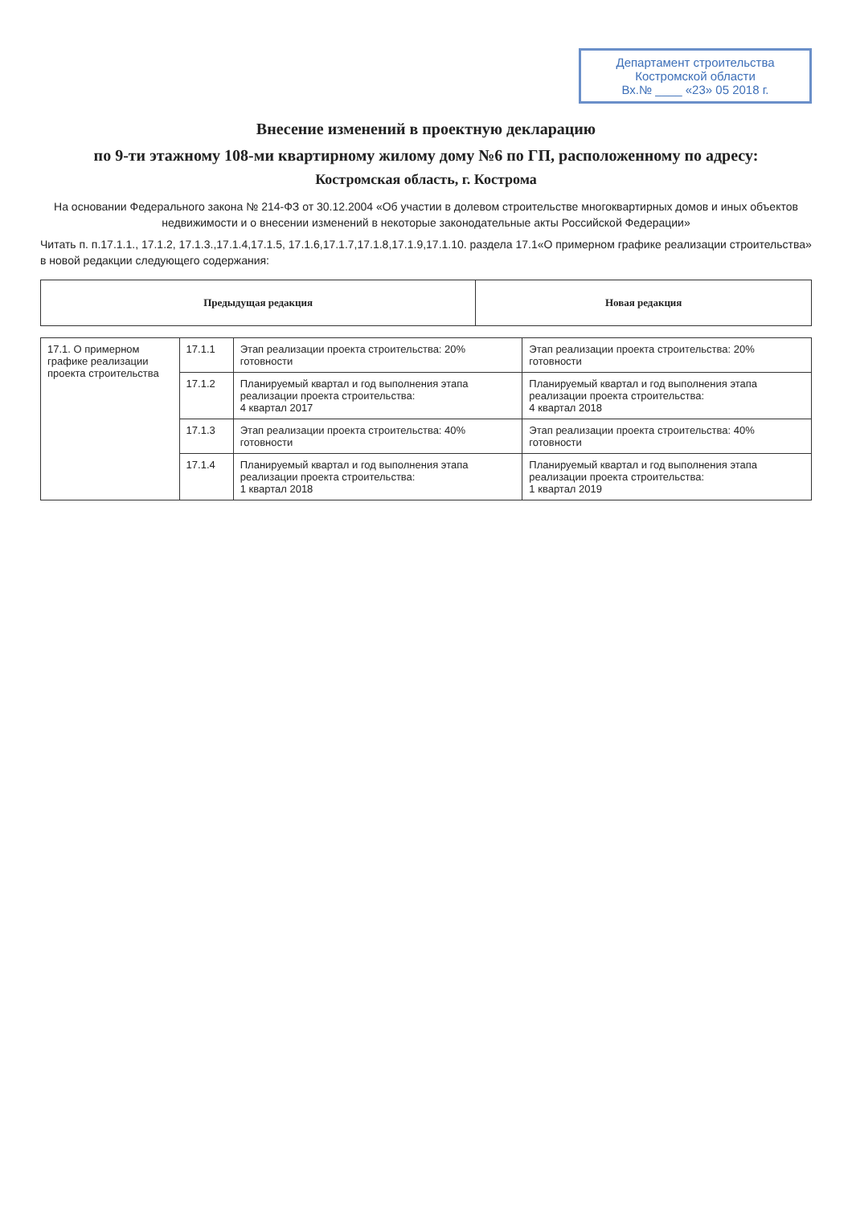Департамент строительства
Костромской области
Вх.№ ____ «23» 05 2018 г.
Внесение изменений в проектную декларацию
по 9-ти этажному 108-ми квартирному жилому дому №6 по ГП, расположенному по адресу:
Костромская область, г. Кострома
На основании Федерального закона № 214-ФЗ от 30.12.2004 «Об участии в долевом строительстве многоквартирных домов и иных объектов недвижимости и о внесении изменений в некоторые законодательные акты Российской Федерации»
Читать п. п.17.1.1., 17.1.2, 17.1.3.,17.1.4,17.1.5, 17.1.6,17.1.7,17.1.8,17.1.9,17.1.10. раздела 17.1«О примерном графике реализации строительства» в новой редакции следующего содержания:
| Предыдущая редакция | Новая редакция |
| --- | --- |
| 17.1. О примерном графике реализации проекта строительства | 17.1.1 | Этап реализации проекта строительства: 20% готовности | Этап реализации проекта строительства: 20% готовности |
| | 17.1.2 | Планируемый квартал и год выполнения этапа реализации проекта строительства: 4 квартал 2017 | Планируемый квартал и год выполнения этапа реализации проекта строительства: 4 квартал 2018 |
| | 17.1.3 | Этап реализации проекта строительства: 40% готовности | Этап реализации проекта строительства: 40% готовности |
| | 17.1.4 | Планируемый квартал и год выполнения этапа реализации проекта строительства: 1 квартал 2018 | Планируемый квартал и год выполнения этапа реализации проекта строительства: 1 квартал 2019 |